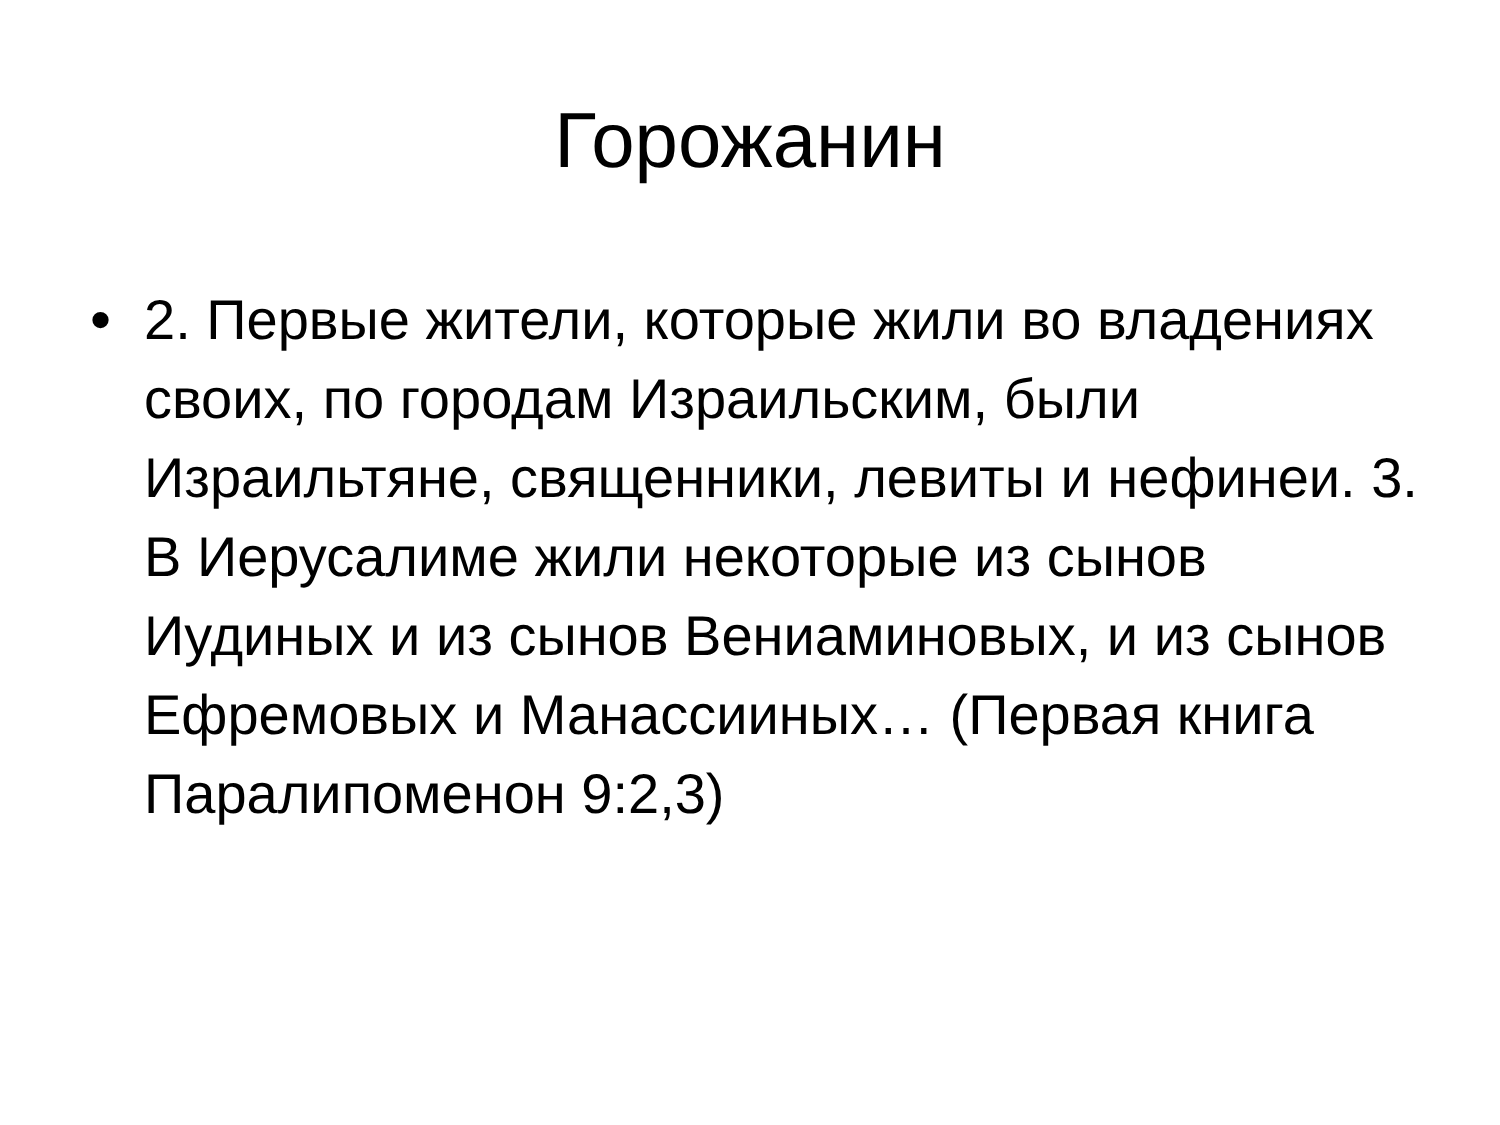Горожанин
• 2. Первые жители, которые жили во владениях своих, по городам Израильским, были Израильтяне, священники, левиты и нефинеи. 3. В Иерусалиме жили некоторые из сынов Иудиных и из сынов Вениаминовых, и из сынов Ефремовых и Манассииных… (Первая книга Паралипоменон 9:2,3)